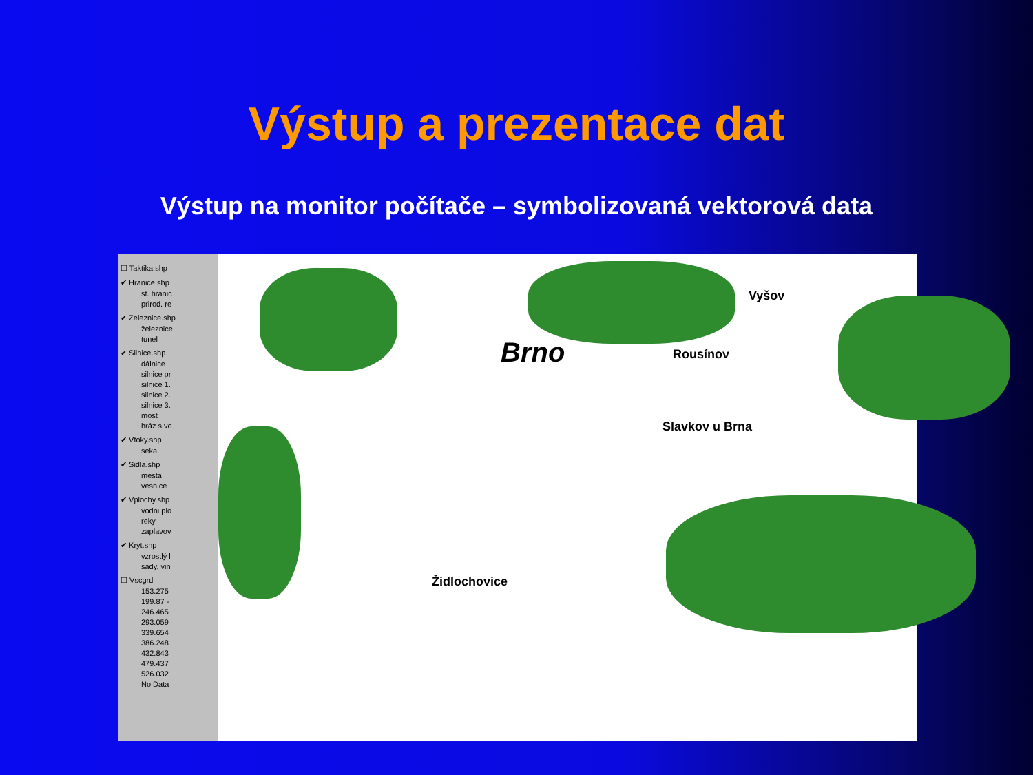Výstup a prezentace dat
Výstup na monitor počítače – symbolizovaná vektorová data
☐ Taktika.shp
✔ Hranice.shp
st. hranic
prirod. re
✔ Zeleznice.shp
železnice
tunel
✔ Silnice.shp
dálnice
silnice pr
silnice 1.
silnice 2.
silnice 3.
most
hráz s vo
✔ Vtoky.shp
seka
✔ Sidla.shp
mesta
vesnice
✔ Vplochy.shp
vodni plo
reky
zaplavov
✔ Kryt.shp
vzrostlý l
sady, vin
☐ Vscgrd
153.275
199.87 -
246.465
293.059
339.654
386.248
432.843
479.437
526.032
No Data
Brno
Vyšov
Rousínov
Slavkov u Brna
Židlochovice